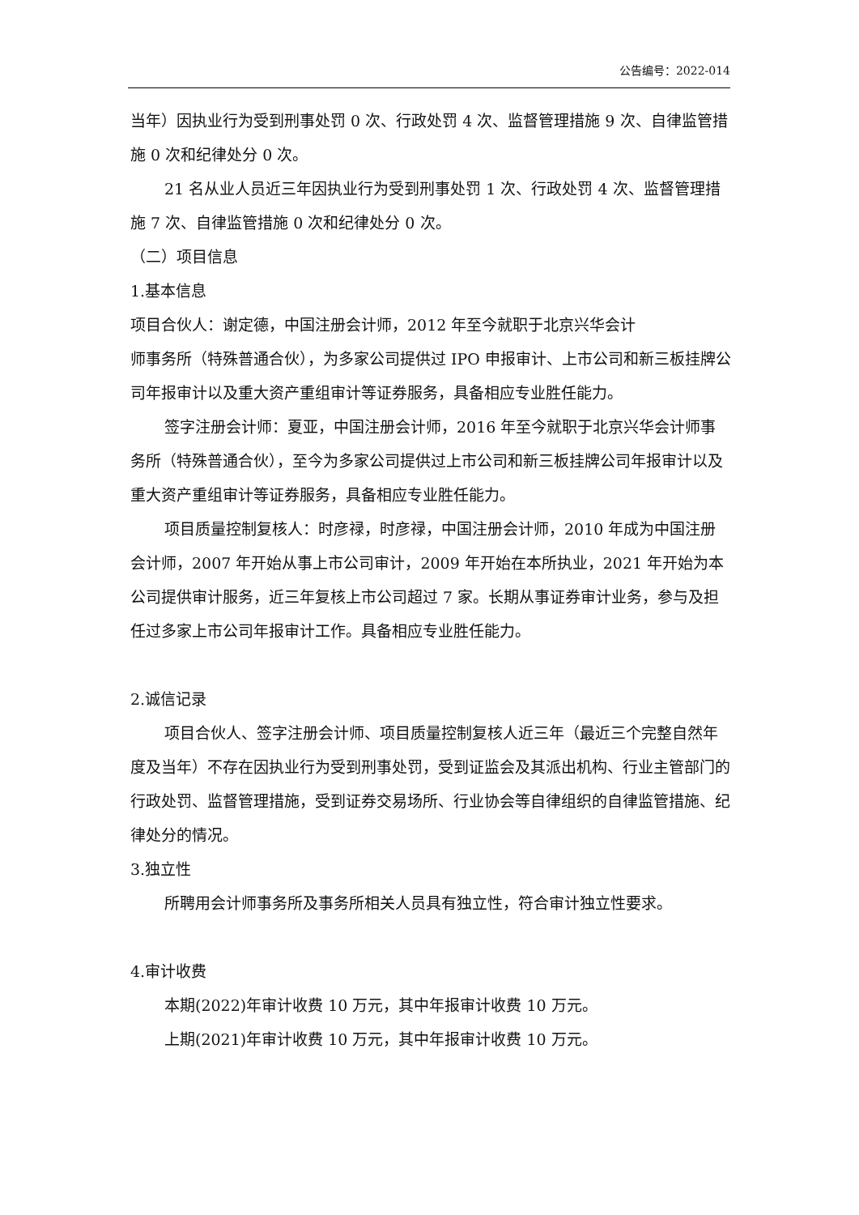公告编号：2022-014
当年）因执业行为受到刑事处罚 0 次、行政处罚 4 次、监督管理措施 9 次、自律监管措施 0 次和纪律处分 0 次。
21 名从业人员近三年因执业行为受到刑事处罚 1 次、行政处罚 4 次、监督管理措施 7 次、自律监管措施 0 次和纪律处分 0 次。
（二）项目信息
1.基本信息
项目合伙人：谢定德，中国注册会计师，2012 年至今就职于北京兴华会计
师事务所（特殊普通合伙），为多家公司提供过 IPO 申报审计、上市公司和新三板挂牌公司年报审计以及重大资产重组审计等证券服务，具备相应专业胜任能力。
签字注册会计师：夏亚，中国注册会计师，2016 年至今就职于北京兴华会计师事务所（特殊普通合伙），至今为多家公司提供过上市公司和新三板挂牌公司年报审计以及重大资产重组审计等证券服务，具备相应专业胜任能力。
项目质量控制复核人：时彦禄，时彦禄，中国注册会计师，2010 年成为中国注册会计师，2007 年开始从事上市公司审计，2009 年开始在本所执业，2021 年开始为本公司提供审计服务，近三年复核上市公司超过 7 家。长期从事证券审计业务，参与及担任过多家上市公司年报审计工作。具备相应专业胜任能力。
2.诚信记录
项目合伙人、签字注册会计师、项目质量控制复核人近三年（最近三个完整自然年度及当年）不存在因执业行为受到刑事处罚，受到证监会及其派出机构、行业主管部门的行政处罚、监督管理措施，受到证券交易场所、行业协会等自律组织的自律监管措施、纪律处分的情况。
3.独立性
所聘用会计师事务所及事务所相关人员具有独立性，符合审计独立性要求。
4.审计收费
本期(2022)年审计收费 10 万元，其中年报审计收费 10 万元。
上期(2021)年审计收费 10 万元，其中年报审计收费 10 万元。